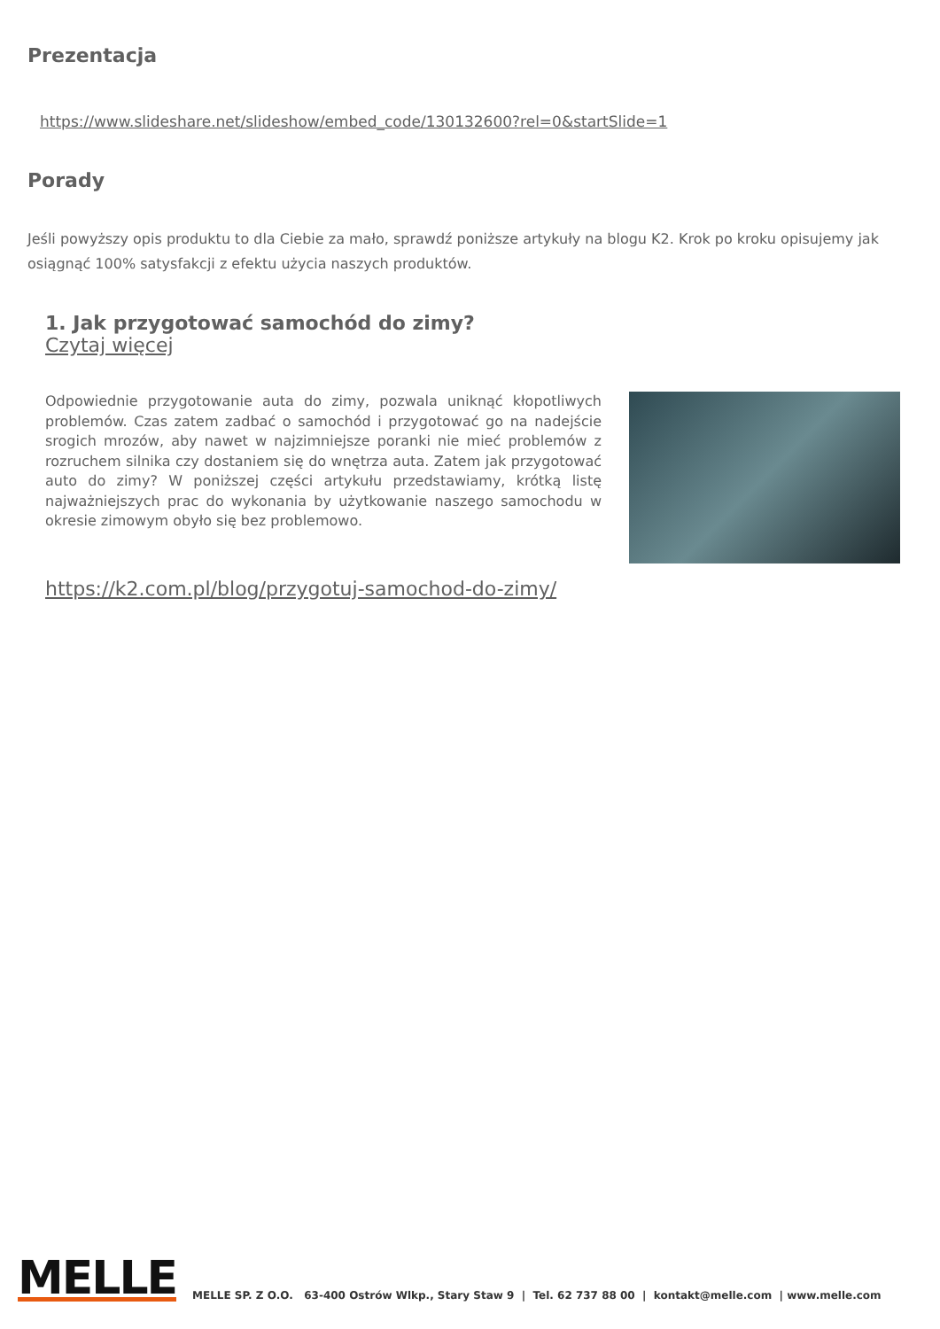Prezentacja
https://www.slideshare.net/slideshow/embed_code/130132600?rel=0&startSlide=1
Porady
Jeśli powyższy opis produktu to dla Ciebie za mało, sprawdź poniższe artykuły na blogu K2. Krok po kroku opisujemy jak osiągnąć 100% satysfakcji z efektu użycia naszych produktów.
1. Jak przygotować samochód do zimy?
Czytaj więcej
Odpowiednie przygotowanie auta do zimy, pozwala uniknąć kłopotliwych problemów. Czas zatem zadbać o samochód i przygotować go na nadejście srogich mrozów, aby nawet w najzimniejsze poranki nie mieć problemów z rozruchem silnika czy dostaniem się do wnętrza auta. Zatem jak przygotować auto do zimy? W poniższej części artykułu przedstawiamy, krótką listę najważniejszych prac do wykonania by użytkowanie naszego samochodu w okresie zimowym obyło się bez problemowo.
https://k2.com.pl/blog/przygotuj-samochod-do-zimy/
MELLE
MELLE SP. Z O.O. 63-400 Ostrów Wlkp., Stary Staw 9 | Tel. 62 737 88 00 | kontakt@melle.com | www.melle.com